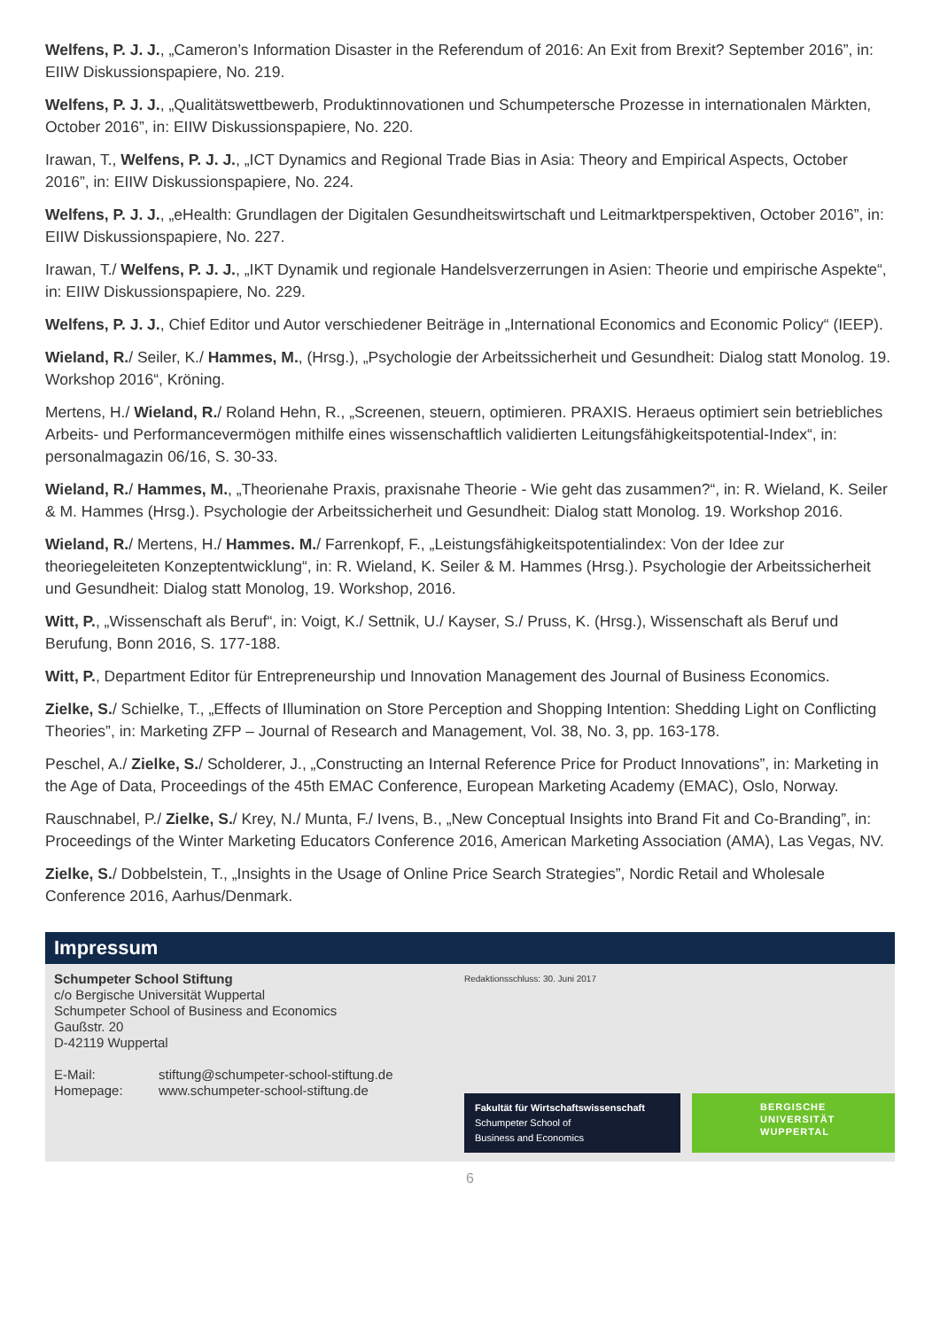Welfens, P. J. J., „Cameron’s Information Disaster in the Referendum of 2016: An Exit from Brexit? September 2016”, in: EIIW Diskussionspapiere, No. 219.
Welfens, P. J. J., „Qualitätswettbewerb, Produktinnovationen und Schumpetersche Prozesse in internationalen Märkten, October 2016”, in: EIIW Diskussionspapiere, No. 220.
Irawan, T., Welfens, P. J. J., „ICT Dynamics and Regional Trade Bias in Asia: Theory and Empirical Aspects, October 2016”, in: EIIW Diskussionspapiere, No. 224.
Welfens, P. J. J., „eHealth: Grundlagen der Digitalen Gesundheitswirtschaft und Leitmarktperspektiven, October 2016”, in: EIIW Diskussionspapiere, No. 227.
Irawan, T./ Welfens, P. J. J., „IKT Dynamik und regionale Handelsverzerrungen in Asien: Theorie und empirische Aspekte“, in: EIIW Diskussionspapiere, No. 229.
Welfens, P. J. J., Chief Editor und Autor verschiedener Beiträge in „International Economics and Economic Policy“ (IEEP).
Wieland, R./ Seiler, K./ Hammes, M., (Hrsg.), „Psychologie der Arbeitssicherheit und Gesundheit: Dialog statt Monolog. 19. Workshop 2016“, Kröning.
Mertens, H./ Wieland, R./ Roland Hehn, R., „Screenen, steuern, optimieren. PRAXIS. Heraeus optimiert sein betriebliches Arbeits- und Performancevermögen mithilfe eines wissenschaftlich validierten Leitungsfähigkeitspotential-Index“, in: personalmagazin 06/16, S. 30-33.
Wieland, R./ Hammes, M., „Theorienahe Praxis, praxisnahe Theorie - Wie geht das zusammen?“, in: R. Wieland, K. Seiler & M. Hammes (Hrsg.). Psychologie der Arbeitssicherheit und Gesundheit: Dialog statt Monolog. 19. Workshop 2016.
Wieland, R./ Mertens, H./ Hammes. M./ Farrenkopf, F., „Leistungsfähigkeitspotentialindex: Von der Idee zur theoriegeleiteten Konzeptentwicklung“, in: R. Wieland, K. Seiler & M. Hammes (Hrsg.). Psychologie der Arbeitssicherheit und Gesundheit: Dialog statt Monolog, 19. Workshop, 2016.
Witt, P., „Wissenschaft als Beruf“, in: Voigt, K./ Settnik, U./ Kayser, S./ Pruss, K. (Hrsg.), Wissenschaft als Beruf und Berufung, Bonn 2016, S. 177-188.
Witt, P., Department Editor für Entrepreneurship und Innovation Management des Journal of Business Economics.
Zielke, S./ Schielke, T., „Effects of Illumination on Store Perception and Shopping Intention: Shedding Light on Conflicting Theories”, in: Marketing ZFP – Journal of Research and Management, Vol. 38, No. 3, pp. 163-178.
Peschel, A./ Zielke, S./ Scholderer, J., „Constructing an Internal Reference Price for Product Innovations”, in: Marketing in the Age of Data, Proceedings of the 45th EMAC Conference, European Marketing Academy (EMAC), Oslo, Norway.
Rauschnabel, P./ Zielke, S./ Krey, N./ Munta, F./ Ivens, B., „New Conceptual Insights into Brand Fit and Co-Branding”, in: Proceedings of the Winter Marketing Educators Conference 2016, American Marketing Association (AMA), Las Vegas, NV.
Zielke, S./ Dobbelstein, T., „Insights in the Usage of Online Price Search Strategies”, Nordic Retail and Wholesale Conference 2016, Aarhus/Denmark.
Impressum
Schumpeter School Stiftung
c/o Bergische Universität Wuppertal
Schumpeter School of Business and Economics
Gaußstr. 20
D-42119 Wuppertal
| E-Mail: | stiftung@schumpeter-school-stiftung.de |
| Homepage: | www.schumpeter-school-stiftung.de |
Redaktionsschluss: 30. Juni 2017
Fakultät für Wirtschaftswissenschaft
Schumpeter School of
Business and Economics
BERGISCHE
UNIVERSITÄT
WUPPERTAL
6